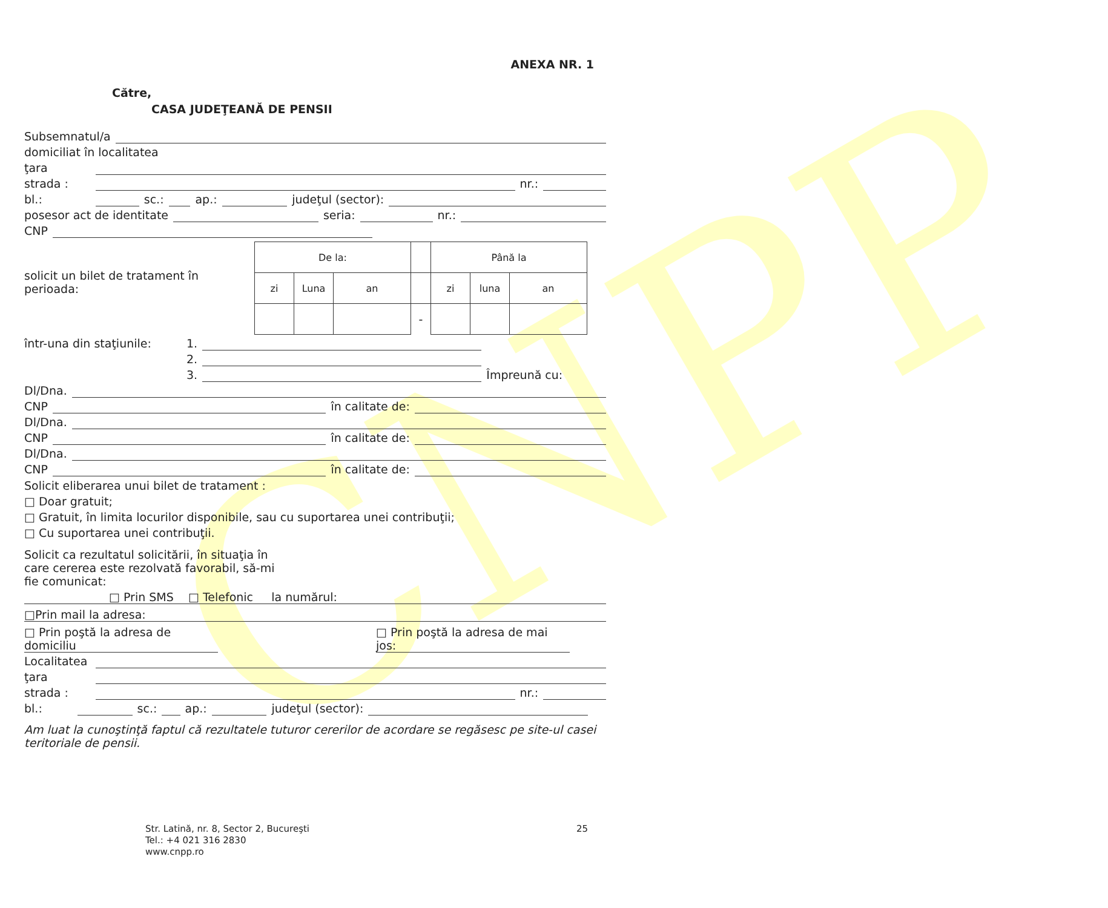CNPP
ANEXA NR. 1
Către,
CASA JUDEŢEANĂ DE PENSII
Subsemnatul/a
domiciliat în localitatea
ţara
strada : nr.:
bl.: sc.: ap.: judeţul (sector):
posesor act de identitate seria: nr.:
CNP
solicit un bilet de tratament în perioada:
| De la: | | | | Până la | | |
| zi | Luna | an | | zi | luna | an |
| | | | - | | | |
într-una din staţiunile: 1.
2.
3. Împreună cu:
Dl/Dna.
CNP în calitate de:
Dl/Dna.
CNP în calitate de:
Dl/Dna.
CNP în calitate de:
Solicit eliberarea unui bilet de tratament :
□ Doar gratuit;
□ Gratuit, în limita locurilor disponibile, sau cu suportarea unei contribuţii;
□ Cu suportarea unei contribuţii.
Solicit ca rezultatul solicitării, în situaţia în care cererea este rezolvată favorabil, să-mi fie comunicat:
□ Prin SMS □ Telefonic la numărul:
□Prin mail la adresa:
□ Prin poştă la adresa de domiciliu
□ Prin poştă la adresa de mai jos:
Localitatea
ţara
strada : nr.:
bl.: sc.: ap.: judeţul (sector):
Am luat la cunoştinţă faptul că rezultatele tuturor cererilor de acordare se regăsesc pe site-ul casei teritoriale de pensii.
Str. Latină, nr. 8, Sector 2, Bucureşti
Tel.: +4 021 316 2830
www.cnpp.ro
25